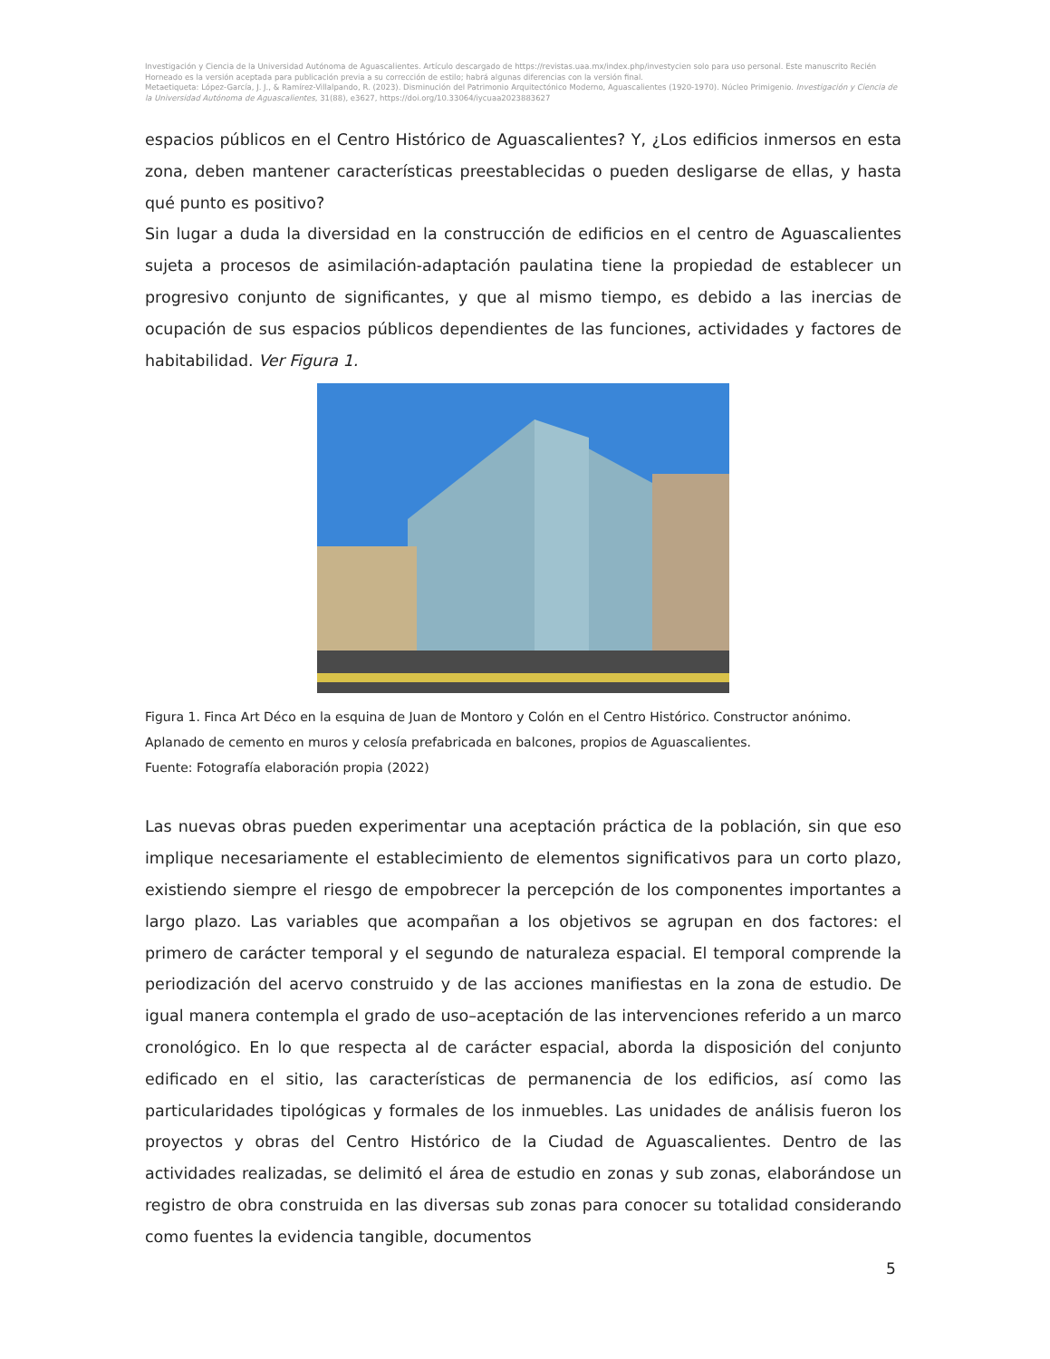Investigación y Ciencia de la Universidad Autónoma de Aguascalientes. Artículo descargado de https://revistas.uaa.mx/index.php/investycien solo para uso personal. Este manuscrito Recién Horneado es la versión aceptada para publicación previa a su corrección de estilo; habrá algunas diferencias con la versión final.
Metaetiqueta: López-García, J. J., & Ramírez-Villalpando, R. (2023). Disminución del Patrimonio Arquitectónico Moderno, Aguascalientes (1920-1970). Núcleo Primigenio. Investigación y Ciencia de la Universidad Autónoma de Aguascalientes, 31(88), e3627, https://doi.org/10.33064/iycuaa2023883627
espacios públicos en el Centro Histórico de Aguascalientes? Y, ¿Los edificios inmersos en esta zona, deben mantener características preestablecidas o pueden desligarse de ellas, y hasta qué punto es positivo?
Sin lugar a duda la diversidad en la construcción de edificios en el centro de Aguascalientes sujeta a procesos de asimilación-adaptación paulatina tiene la propiedad de establecer un progresivo conjunto de significantes, y que al mismo tiempo, es debido a las inercias de ocupación de sus espacios públicos dependientes de las funciones, actividades y factores de habitabilidad. Ver Figura 1.
Figura 1. Finca Art Déco en la esquina de Juan de Montoro y Colón en el Centro Histórico. Constructor anónimo. Aplanado de cemento en muros y celosía prefabricada en balcones, propios de Aguascalientes.
Fuente: Fotografía elaboración propia (2022)
Las nuevas obras pueden experimentar una aceptación práctica de la población, sin que eso implique necesariamente el establecimiento de elementos significativos para un corto plazo, existiendo siempre el riesgo de empobrecer la percepción de los componentes importantes a largo plazo. Las variables que acompañan a los objetivos se agrupan en dos factores: el primero de carácter temporal y el segundo de naturaleza espacial. El temporal comprende la periodización del acervo construido y de las acciones manifiestas en la zona de estudio. De igual manera contempla el grado de uso–aceptación de las intervenciones referido a un marco cronológico. En lo que respecta al de carácter espacial, aborda la disposición del conjunto edificado en el sitio, las características de permanencia de los edificios, así como las particularidades tipológicas y formales de los inmuebles. Las unidades de análisis fueron los proyectos y obras del Centro Histórico de la Ciudad de Aguascalientes. Dentro de las actividades realizadas, se delimitó el área de estudio en zonas y sub zonas, elaborándose un registro de obra construida en las diversas sub zonas para conocer su totalidad considerando como fuentes la evidencia tangible, documentos
5